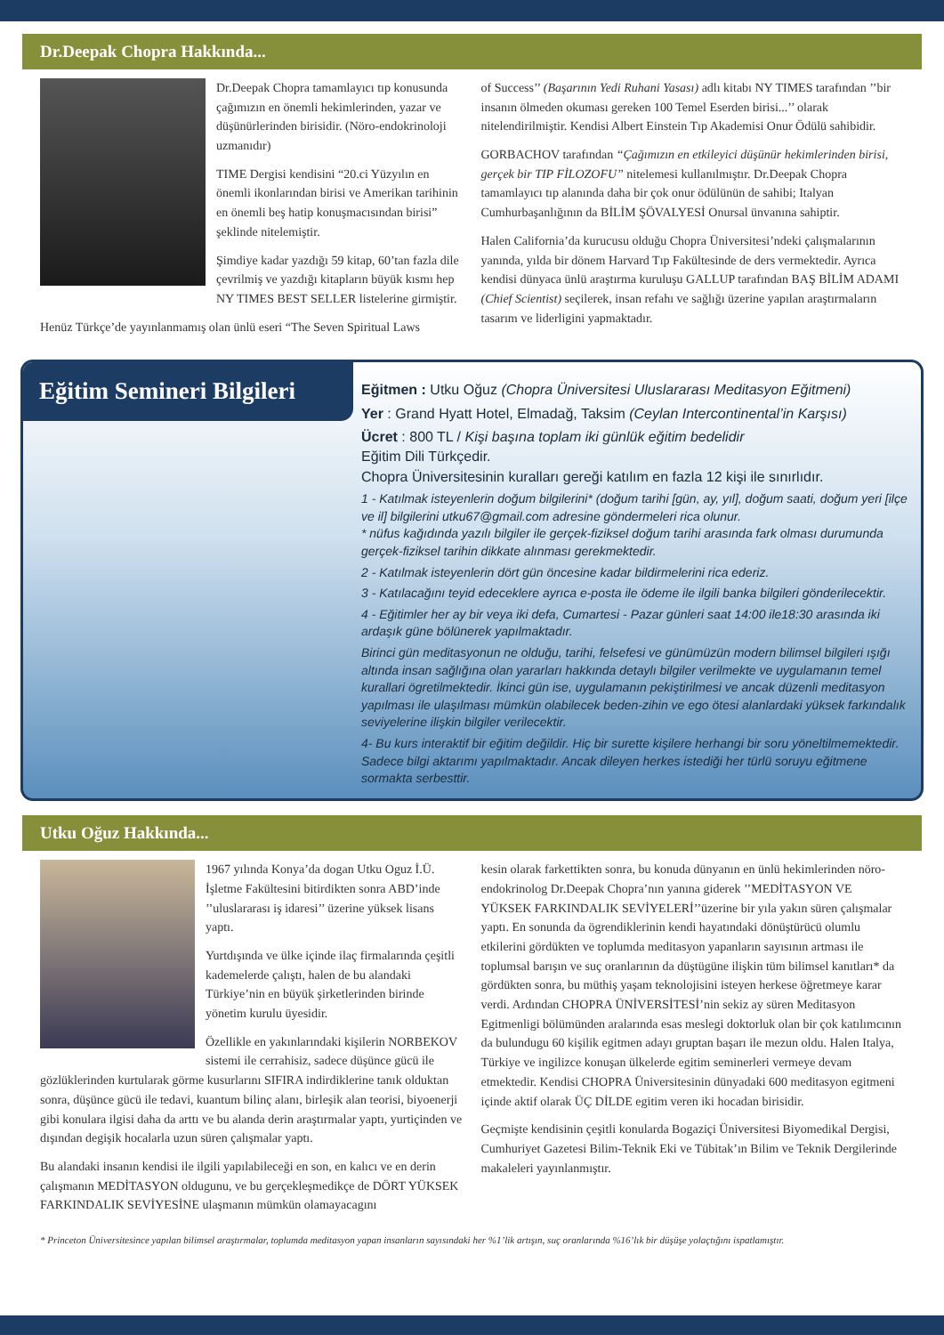Dr.Deepak Chopra Hakkında...
Dr.Deepak Chopra tamamlayıcı tıp konusunda çağımızın en önemli hekimlerinden, yazar ve düşünürlerinden birisidir. (Nöro-endokrinoloji uzmanıdır)
TIME Dergisi kendisini “20.ci Yüzyılın en önemli ikonlarından birisi ve Amerikan tarihinin en önemli beş hatip konuşmacısından birisi” şeklinde nitelemiştir.
Şimdiye kadar yazdığı 59 kitap, 60’tan fazla dile çevrilmiş ve yazdığı kitapların büyük kısmı hep NY TIMES BEST SELLER listelerine girmiştir.
Henüz Türkçe’de yayınlanmamış olan ünlü eseri “The Seven Spiritual Laws
of Success’’ (Başarının Yedi Ruhani Yasası) adlı kitabı NY TIMES tarafından ’’bir insanın ölmeden okuması gereken 100 Temel Eserden birisi...’’ olarak nitelendirilmiştir. Kendisi Albert Einstein Tıp Akademisi Onur Ödülü sahibidir.
GORBACHOV tarafından “Çağımızın en etkileyici düşünür hekimlerinden birisi, gerçek bir TIP FİLOZOFU” nitelemesi kullanılmıştır. Dr.Deepak Chopra tamamlayıcı tıp alanında daha bir çok onur ödülünün de sahibi; Italyan Cumhurbaşanlığının da BİLİM ŞÖVALYESİ Onursal ünvanına sahiptir.
Halen California’da kurucusu olduğu Chopra Üniversitesi’ndeki çalışmalarının yanında, yılda bir dönem Harvard Tıp Fakültesinde de ders vermektedir. Ayrıca kendisi dünyaca ünlü araştırma kuruluşu GALLUP tarafından BAŞ BİLİM ADAMI (Chief Scientist) seçilerek, insan refahı ve sağlığı üzerine yapılan araştırmaların tasarım ve liderligini yapmaktadır.
Eğitim Semineri Bilgileri
Eğitmen : Utku Oğuz (Chopra Üniversitesi Uluslararası Meditasyon Eğitmeni)
Yer : Grand Hyatt Hotel, Elmadağ, Taksim (Ceylan Intercontinental’in Karşısı)
Ücret : 800 TL / Kişi başına toplam iki günlük eğitim bedelidir
Eğitim Dili Türkçedir.
Chopra Üniversitesinin kuralları gereği katılım en fazla 12 kişi ile sınırlıdır.
1 - Katılmak isteyenlerin doğum bilgilerini* (doğum tarihi [gün, ay, yıl], doğum saati, doğum yeri [ilçe ve il] bilgilerini utku67@gmail.com adresine göndermeleri rica olunur.
* nüfus kağıdında yazılı bilgiler ile gerçek-fiziksel doğum tarihi arasında fark olması durumunda gerçek-fiziksel tarihin dikkate alınması gerekmektedir.
2 - Katılmak isteyenlerin dört gün öncesine kadar bildirmelerini rica ederiz.
3 - Katılacağını teyid edeceklere ayrıca e-posta ile ödeme ile ilgili banka bilgileri gönderilecektir.
4 - Eğitimler her ay bir veya iki defa, Cumartesi - Pazar günleri saat 14:00 ile18:30 arasında iki ardaşık güne bölünerek yapılmaktadır.
Birinci gün meditasyonun ne olduğu, tarihi, felsefesi ve günümüzün modern bilimsel bilgileri ışığı altında insan sağlığına olan yararları hakkında detaylı bilgiler verilmekte ve uygulamanın temel kurallari ögretilmektedir. İkinci gün ise, uygulamanın pekiştirilmesi ve ancak düzenli meditasyon yapılması ile ulaşılması mümkün olabilecek beden-zihin ve ego ötesi alanlardaki yüksek farkındalık seviyelerine ilişkin bilgiler verilecektir.
4- Bu kurs interaktif bir eğitim değildir. Hiç bir surette kişilere herhangi bir soru yöneltilmemektedir. Sadece bilgi aktarımı yapılmaktadır. Ancak dileyen herkes istediği her türlü soruyu eğitmene sormakta serbesttir.
Utku Oğuz Hakkında...
1967 yılında Konya’da dogan Utku Oguz İ.Ü. İşletme Fakültesini bitirdikten sonra ABD’inde ’’uluslararası iş idaresi’’ üzerine yüksek lisans yaptı.
Yurtdışında ve ülke içinde ilaç firmalarında çeşitli kademelerde çalıştı, halen de bu alandaki Türkiye’nin en büyük şirketlerinden birinde yönetim kurulu üyesidir.
Özellikle en yakınlarındaki kişilerin NORBEKOV sistemi ile cerrahisiz, sadece düşünce gücü ile gözlüklerinden kurtularak görme kusurlarını SIFIRA indirdiklerine tanık olduktan sonra, düşünce gücü ile tedavi, kuantum bilinç alanı, birleşik alan teorisi, biyoenerji gibi konulara ilgisi daha da arttı ve bu alanda derin araştırmalar yaptı, yurtiçinden ve dışından degişik hocalarla uzun süren çalışmalar yaptı.
Bu alandaki insanın kendisi ile ilgili yapılabileceği en son, en kalıcı ve en derin çalışmanın MEDİTASYON oldugunu, ve bu gerçekleşmedikçe de DÖRT YÜKSEK FARKINDALIK SEVİYESİNE ulaşmanın mümkün olamayacagını
kesin olarak farkettikten sonra, bu konuda dünyanın en ünlü hekimlerinden nöro-endokrinolog Dr.Deepak Chopra’nın yanına giderek ’’MEDİTASYON VE YÜKSEK FARKINDALIK SEVİYELERİ’’üzerine bir yıla yakın süren çalışmalar yaptı. En sonunda da ögrendiklerinin kendi hayatındaki dönüştürücü olumlu etkilerini gördükten ve toplumda meditasyon yapanların sayısının artması ile toplumsal barışın ve suç oranlarının da düştügüne ilişkin tüm bilimsel kanıtları* da gördükten sonra, bu müthiş yaşam teknolojisini isteyen herkese öğretmeye karar verdi. Ardından CHOPRA ÜNİVERSİTESİ’nin sekiz ay süren Meditasyon Egitmenligi bölümünden aralarında esas meslegi doktorluk olan bir çok katılımcının da bulundugu 60 kişilik egitmen adayı gruptan başarı ile mezun oldu. Halen Italya, Türkiye ve ingilizce konuşan ülkelerde egitim seminerleri vermeye devam etmektedir. Kendisi CHOPRA Üniversitesinin dünyadaki 600 meditasyon egitmeni içinde aktif olarak ÜÇ DİLDE egitim veren iki hocadan birisidir.
Geçmişte kendisinin çeşitli konularda Bogaziçi Üniversitesi Biyomedikal Dergisi, Cumhuriyet Gazetesi Bilim-Teknik Eki ve Tübitak’ın Bilim ve Teknik Dergilerinde makaleleri yayınlanmıştır.
* Princeton Üniversitesince yapılan bilimsel araştırmalar, toplumda meditasyon yapan insanların sayısındaki her %1’lik artışın, suç oranlarında %16’lık bir düşüşe yolaçtığını ispatlamıştır.